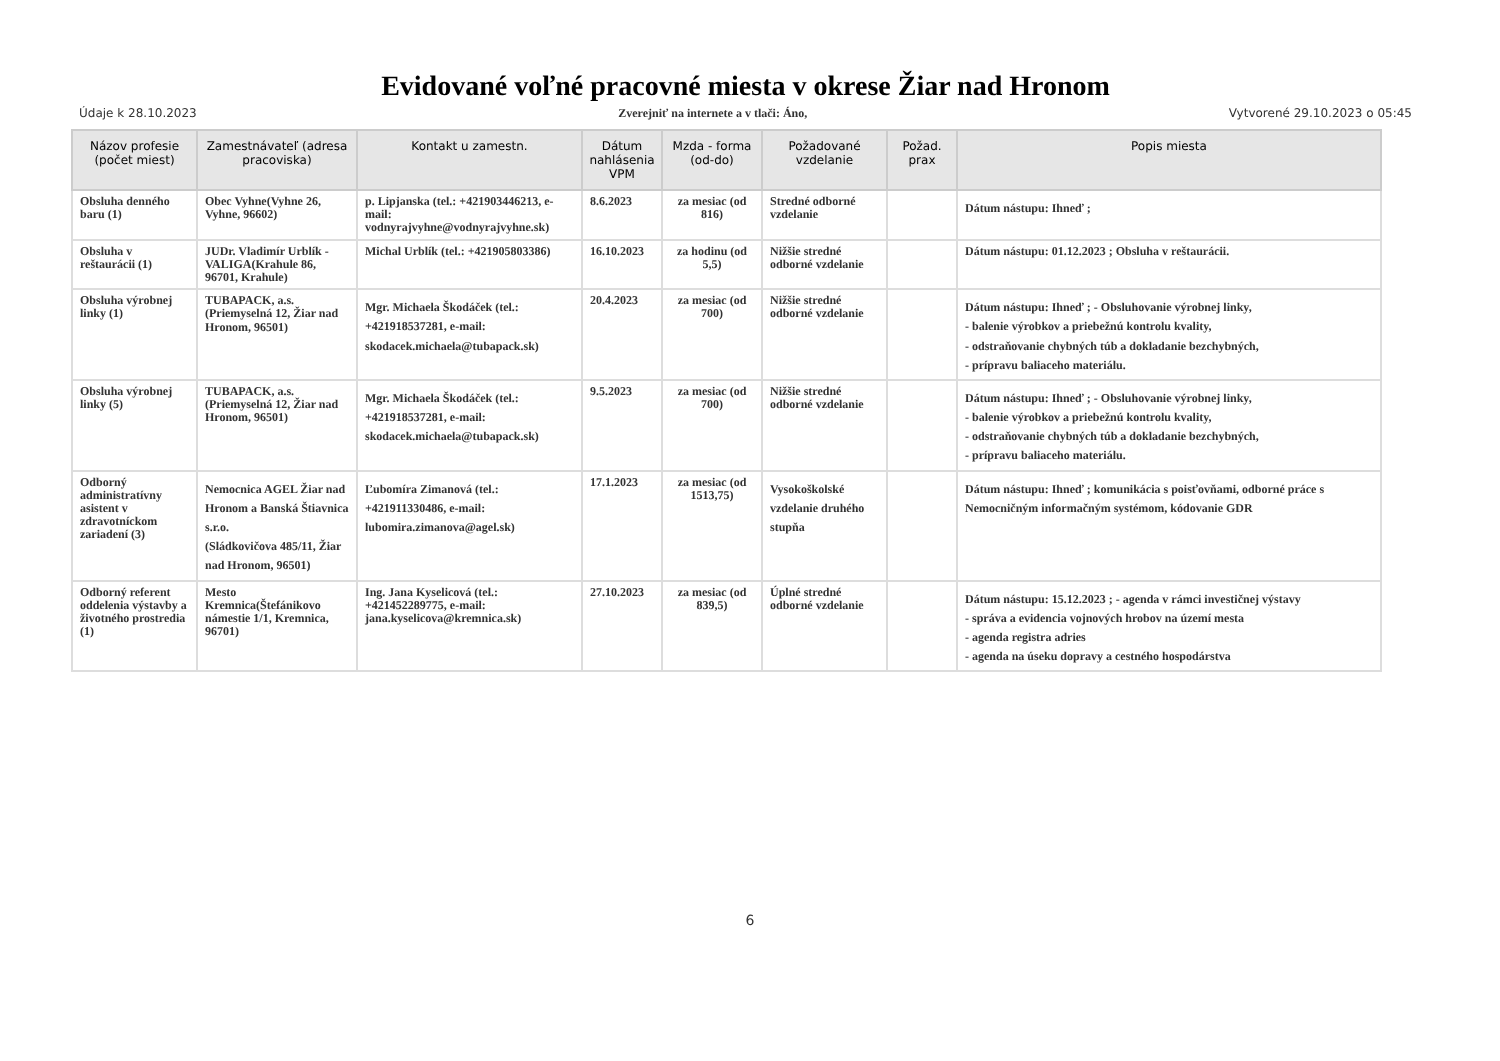Evidované voľné pracovné miesta v okrese Žiar nad Hronom
Údaje k 28.10.2023 Zverejniť na internete a v tlači: Áno, Vytvorené 29.10.2023 o 05:45
| Názov profesie (počet miest) | Zamestnávateľ (adresa pracoviska) | Kontakt u zamestn. | Dátum nahlásenia VPM | Mzda - forma (od-do) | Požadované vzdelanie | Požad. prax | Popis miesta |
| --- | --- | --- | --- | --- | --- | --- | --- |
| Obsluha denného baru (1) | Obec Vyhne(Vyhne 26, Vyhne, 96602) | p. Lipjanska (tel.: +421903446213, e-mail: vodnyrajvyhne@vodnyrajvyhne.sk) | 8.6.2023 | za mesiac (od 816) | Stredné odborné vzdelanie | | Dátum nástupu: Ihneď ; |
| Obsluha v reštaurácii (1) | JUDr. Vladimír Urblík - VALIGA(Krahule 86, 96701, Krahule) | Michal Urblík (tel.: +421905803386) | 16.10.2023 | za hodinu (od 5,5) | Nižšie stredné odborné vzdelanie | | Dátum nástupu: 01.12.2023 ; Obsluha v reštaurácii. |
| Obsluha výrobnej linky (1) | TUBAPACK, a.s.(Priemyselná 12, Žiar nad Hronom, 96501) | Mgr. Michaela Škodáček (tel.: +421918537281, e-mail: skodacek.michaela@tubapack.sk) | 20.4.2023 | za mesiac (od 700) | Nižšie stredné odborné vzdelanie | | Dátum nástupu: Ihneď ; - Obsluhovanie výrobnej linky, - balenie výrobkov a priebežnú kontrolu kvality, - odstraňovanie chybných túb a dokladanie bezchybných, - prípravu baliaceho materiálu. |
| Obsluha výrobnej linky (5) | TUBAPACK, a.s.(Priemyselná 12, Žiar nad Hronom, 96501) | Mgr. Michaela Škodáček (tel.: +421918537281, e-mail: skodacek.michaela@tubapack.sk) | 9.5.2023 | za mesiac (od 700) | Nižšie stredné odborné vzdelanie | | Dátum nástupu: Ihneď ; - Obsluhovanie výrobnej linky, - balenie výrobkov a priebežnú kontrolu kvality, - odstraňovanie chybných túb a dokladanie bezchybných, - prípravu baliaceho materiálu. |
| Odborný administratívny asistent v zdravotníckom zariadení (3) | Nemocnica AGEL Žiar nad Hronom a Banská Štiavnica s.r.o. (Sládkovičova 485/11, Žiar nad Hronom, 96501) | Ľubomíra Zimanová (tel.: +421911330486, e-mail: lubomira.zimanova@agel.sk) | 17.1.2023 | za mesiac (od 1513,75) | Vysokoškolské vzdelanie druhého stupňa | | Dátum nástupu: Ihneď ; komunikácia s poisťovňami, odborné práce s Nemocničným informačným systémom, kódovanie GDR |
| Odborný referent oddelenia výstavby a životného prostredia (1) | Mesto Kremnica(Štefánikovo námestie 1/1, Kremnica, 96701) | Ing. Jana Kyselicová (tel.: +421452289775, e-mail: jana.kyselicova@kremnica.sk) | 27.10.2023 | za mesiac (od 839,5) | Úplné stredné odborné vzdelanie | | Dátum nástupu: 15.12.2023 ; - agenda v rámci investičnej výstavy - správa a evidencia vojnových hrobov na území mesta - agenda registra adries - agenda na úseku dopravy a cestného hospodárstva |
6